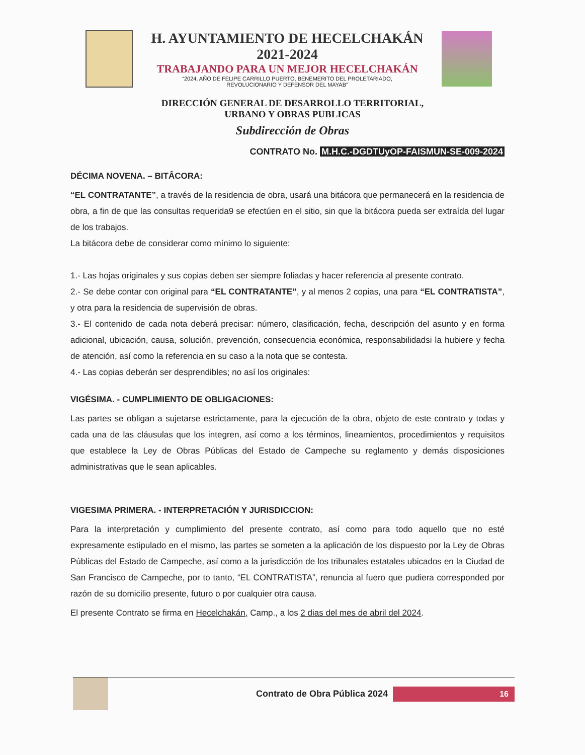H. AYUNTAMIENTO DE HECELCHAKÁN
2021-2024
TRABAJANDO PARA UN MEJOR HECELCHAKÁN
“2024, AÑO DE FELIPE CARRILLO PUERTO, BENEMERITO DEL PROLETARIADO,
REVOLUCIONARIO Y DEFENSOR DEL MAYAB”
DIRECCIÓN GENERAL DE DESARROLLO TERRITORIAL,
URBANO Y OBRAS PUBLICAS
Subdirección de Obras
CONTRATO No. M.H.C.-DGDTUyOP-FAISMUN-SE-009-2024
DÉCIMA NOVENA. – BITÂCORA:
“EL CONTRATANTE”, a través de la residencia de obra, usará una bitácora que permanecerá en la residencia de obra, a fin de que las consultas requerida9 se efectúen en el sitio, sin que la bitácora pueda ser extraída del lugar de los trabajos.
La bitácora debe de considerar como mínimo lo siguiente:
1.- Las hojas originales y sus copias deben ser siempre foliadas y hacer referencia al presente contrato.
2.- Se debe contar con original para “EL CONTRATANTE”, y al menos 2 copias, una para “EL CONTRATISTA”, y otra para la residencia de supervisión de obras.
3.- El contenido de cada nota deberá precisar: número, clasificación, fecha, descripción del asunto y en forma adicional, ubicación, causa, solución, prevención, consecuencia económica, responsabilidadsi la hubiere y fecha de atención, así como la referencia en su caso a la nota que se contesta.
4.- Las copias deberán ser desprendibles; no así los originales:
VIGÉSIMA. - CUMPLIMIENTO DE OBLIGACIONES:
Las partes se obligan a sujetarse estrictamente, para la ejecución de la obra, objeto de este contrato y todas y cada una de las cláusulas que los integren, así como a los términos, lineamientos, procedimientos y requisitos que establece la Ley de Obras Públicas del Estado de Campeche su reglamento y demás disposiciones administrativas que le sean aplicables.
VIGESIMA PRIMERA. - INTERPRETACIÓN Y JURISDICCION:
Para la interpretación y cumplimiento del presente contrato, así como para todo aquello que no esté expresamente estipulado en el mismo, las partes se someten a la aplicación de los dispuesto por la Ley de Obras Públicas del Estado de Campeche, así como a la jurisdicción de los tribunales estatales ubicados en la Ciudad de San Francisco de Campeche, por to tanto, “EL CONTRATISTA”, renuncia al fuero que pudiera corresponded por razón de su domicilio presente, futuro o por cualquier otra causa.
El presente Contrato se firma en Hecelchakán, Camp., a los 2 dias del mes de abril del 2024.
Contrato de Obra Pública 2024
16